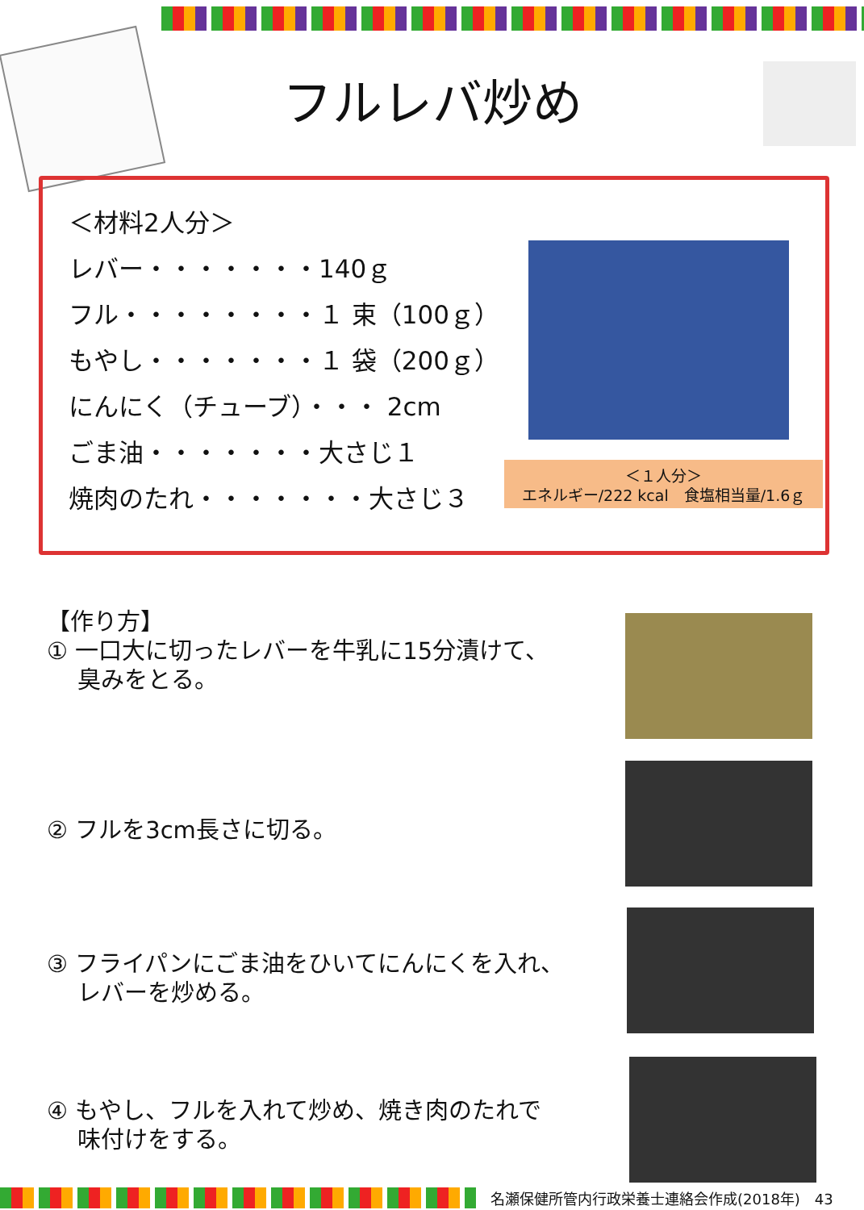フルレバ炒め
＜材料2人分＞
レバー・・・・・・・140ｇ
フル・・・・・・・・１ 束（100ｇ）
もやし・・・・・・・１ 袋（200ｇ）
にんにく（チューブ）・・・ 2cm
ごま油・・・・・・・大さじ１
焼肉のたれ・・・・・・・大さじ３
＜１人分＞
エネルギー/222 kcal　食塩相当量/1.6ｇ
【作り方】
① 一口大に切ったレバーを牛乳に15分漬けて、
　 臭みをとる。
② フルを3cm長さに切る。
③ フライパンにごま油をひいてにんにくを入れ、
　 レバーを炒める。
④ もやし、フルを入れて炒め、焼き肉のたれで
　 味付けをする。
名瀬保健所管内行政栄養士連絡会作成(2018年)　43